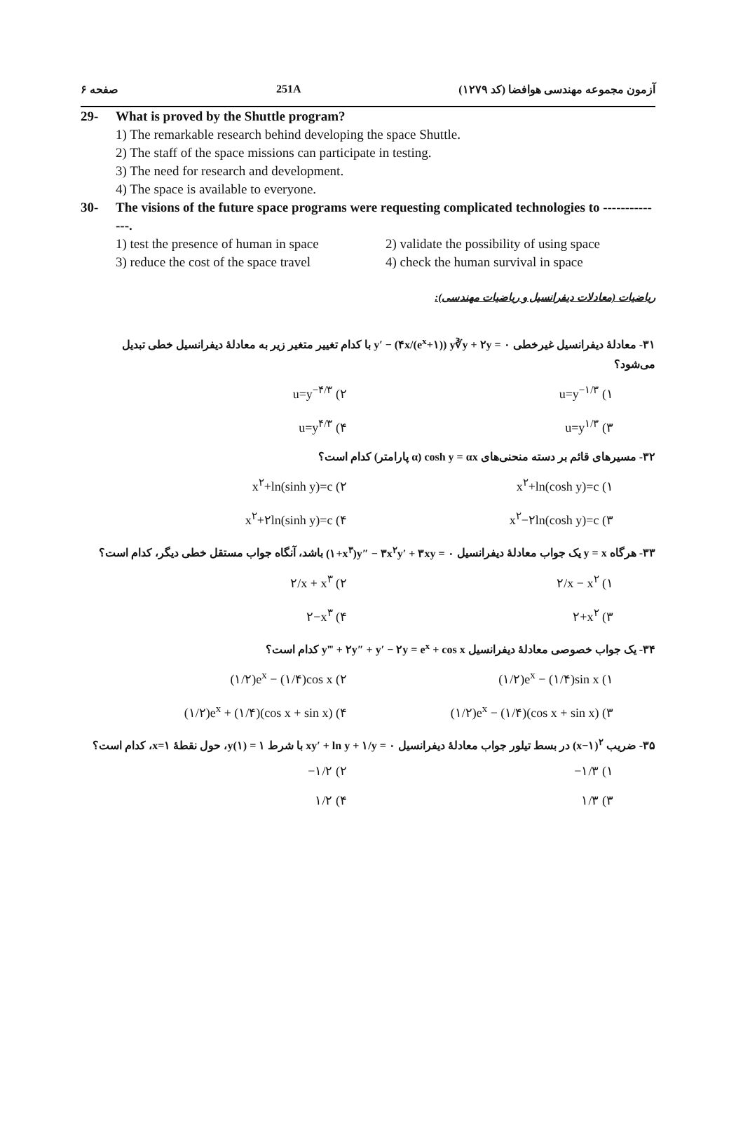صفحه ۶ 251A آزمون مجموعه مهندسی هوافضا (کد ۱۲۷۹)
29- What is proved by the Shuttle program?
1) The remarkable research behind developing the space Shuttle.
2) The staff of the space missions can participate in testing.
3) The need for research and development.
4) The space is available to everyone.
30- The visions of the future space programs were requesting complicated technologies to --------------.
1) test the presence of human in space
2) validate the possibility of using space
3) reduce the cost of the space travel
4) check the human survival in space
ریاضیات (معادلات دیفرانسیل و ریاضیات مهندسی):
۳۱- معادلهٔ دیفرانسیل غیرخطی y′ − (۴x/(e<sup>x</sup>+۱)) y∛y + ۲y = ۰ با کدام تغییر متغیر زیر به معادلهٔ دیفرانسیل خطی تبدیل می‌شود؟
۱) u=y<sup>−۱/۳</sup>
۲) u=y<sup>−۴/۳</sup>
۳) u=y<sup>۱/۳</sup>
۴) u=y<sup>۴/۳</sup>
۳۲- مسیرهای قائم بر دسته منحنی‌های cosh y = αx (α پارامتر) کدام است؟
۱) x<sup>۲</sup>+ln(cosh y)=c
۲) x<sup>۲</sup>+ln(sinh y)=c
۳) x<sup>۲</sup>−۲ln(cosh y)=c
۴) x<sup>۲</sup>+۲ln(sinh y)=c
۳۳- هرگاه y = x یک جواب معادلهٔ دیفرانسیل (۱+x<sup>۳</sup>)y″ − ۳x<sup>۲</sup>y′ + ۳xy = ۰ باشد، آنگاه جواب مستقل خطی دیگر، کدام است؟
۱) ۲/x − x<sup>۲</sup>
۲) ۲/x + x<sup>۳</sup>
۳) ۲+x<sup>۲</sup>
۴) ۲−x<sup>۳</sup>
۳۴- یک جواب خصوصی معادلهٔ دیفرانسیل y‴ + ۲y″ + y′ − ۲y = e<sup>x</sup> + cos x کدام است؟
۱) (۱/۲)e<sup>x</sup> − (۱/۴)sin x
۲) (۱/۲)e<sup>x</sup> − (۱/۴)cos x
۳) (۱/۲)e<sup>x</sup> − (۱/۴)(cos x + sin x)
۴) (۱/۲)e<sup>x</sup> + (۱/۴)(cos x + sin x)
۳۵- ضریب (x−۱)<sup>۲</sup> در بسط تیلور جواب معادلهٔ دیفرانسیل xy′ + ln y + ۱/y = ۰ با شرط y(۱) = ۱، حول نقطهٔ x=۱، کدام است؟
۱) −۱/۳
۲) −۱/۲
۳) ۱/۳
۴) ۱/۲